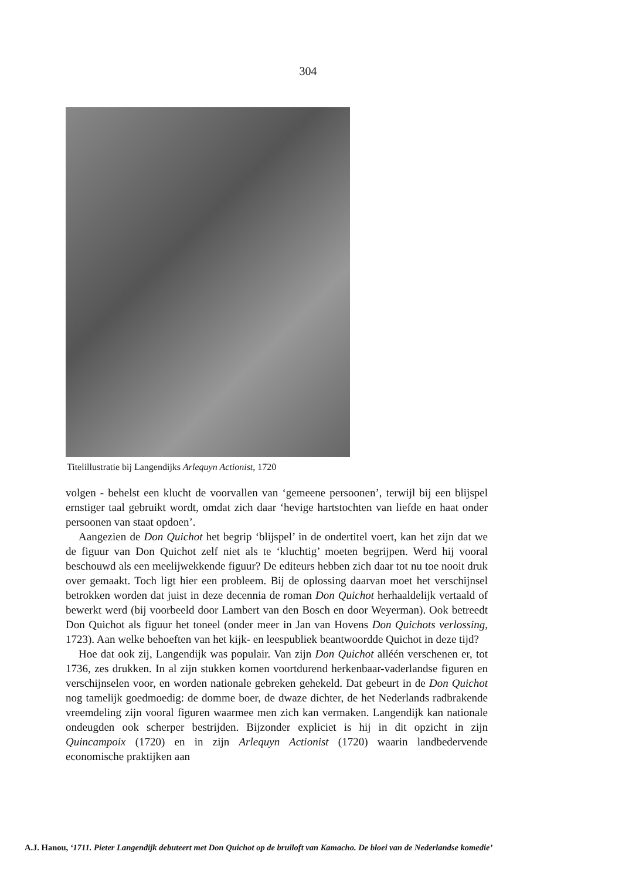304
Titelillustratie bij Langendijks Arlequyn Actionist, 1720
volgen - behelst een klucht de voorvallen van ‘gemeene persoonen’, terwijl bij een blijspel ernstiger taal gebruikt wordt, omdat zich daar ‘hevige hartstochten van liefde en haat onder persoonen van staat opdoen’.
Aangezien de Don Quichot het begrip ‘blijspel’ in de ondertitel voert, kan het zijn dat we de figuur van Don Quichot zelf niet als te ‘kluchtig’ moeten begrijpen. Werd hij vooral beschouwd als een meelijwekkende figuur? De editeurs hebben zich daar tot nu toe nooit druk over gemaakt. Toch ligt hier een probleem. Bij de oplossing daarvan moet het verschijnsel betrokken worden dat juist in deze decennia de roman Don Quichot herhaaldelijk vertaald of bewerkt werd (bij voorbeeld door Lambert van den Bosch en door Weyerman). Ook betreedt Don Quichot als figuur het toneel (onder meer in Jan van Hovens Don Quichots verlossing, 1723). Aan welke behoeften van het kijk- en leespubliek beantwoordde Quichot in deze tijd?
Hoe dat ook zij, Langendijk was populair. Van zijn Don Quichot alléén verschenen er, tot 1736, zes drukken. In al zijn stukken komen voortdurend herkenbaar-vaderlandse figuren en verschijnselen voor, en worden nationale gebreken gehekeld. Dat gebeurt in de Don Quichot nog tamelijk goedmoedig: de domme boer, de dwaze dichter, de het Nederlands radbrakende vreemdeling zijn vooral figuren waarmee men zich kan vermaken. Langendijk kan nationale ondeugden ook scherper bestrijden. Bijzonder expliciet is hij in dit opzicht in zijn Quincampoix (1720) en in zijn Arlequyn Actionist (1720) waarin landbedervende economische praktijken aan
A.J. Hanou, ‘1711. Pieter Langendijk debuteert met Don Quichot op de bruiloft van Kamacho. De bloei van de Nederlandse komedie’